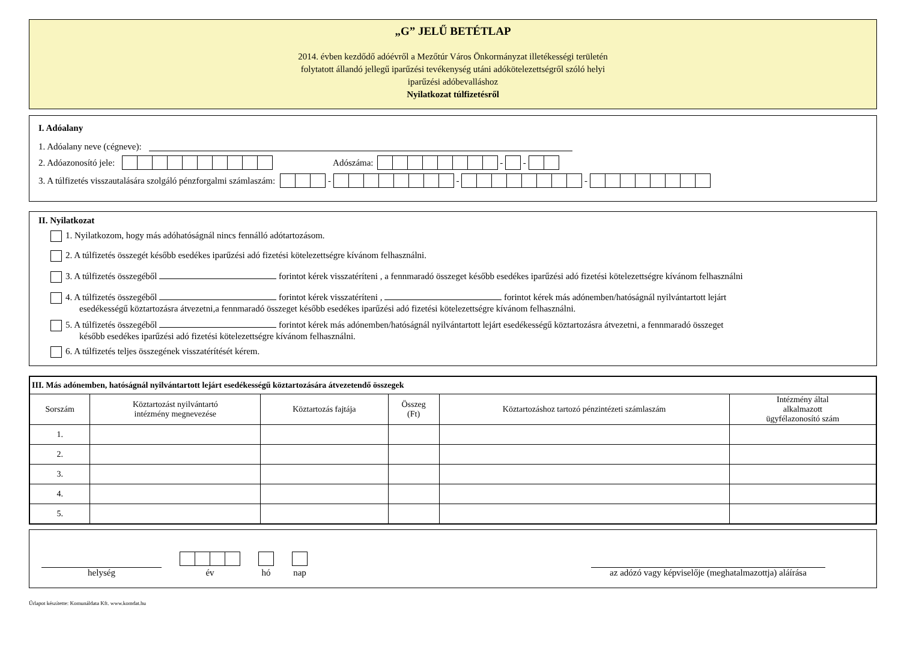„G” JELŰ BETÉTLAP
2014. évben kezdődő adóévről a Mezőtúr Város Önkormányzat illetékességi területén
folytatott állandó jellegű iparűzési tevékenység utáni adókötelezettségről szóló helyi
iparűzési adóbevalláshoz
Nyilatkozat túlfizetésről
I. Adóalany
1. Adóalany neve (cégneve):
2. Adóazonosító jele: Adószáma: - -
3. A túlfizetés visszautalására szolgáló pénzforgalmi számlaszám: - - -
II. Nyilatkozat
1. Nyilatkozom, hogy más adóhatóságnál nincs fennálló adótartozásom.
2. A túlfizetés összegét később esedékes iparűzési adó fizetési kötelezettségre kívánom felhasználni.
3. A túlfizetés összegéből forintot kérek visszatéríteni , a fennmaradó összeget később esedékes iparűzési adó fizetési kötelezettségre kívánom felhasználni
4. A túlfizetés összegéből forintot kérek visszatéríteni , forintot kérek más adónemben/hatóságnál nyilvántartott lejárt
esedékességű köztartozásra átvezetni,a fennmaradó összeget később esedékes iparűzési adó fizetési kötelezettségre kívánom felhasználni.
5. A túlfizetés összegéből forintot kérek más adónemben/hatóságnál nyilvántartott lejárt esedékességű köztartozásra átvezetni, a fennmaradó összeget
később esedékes iparűzési adó fizetési kötelezettségre kívánom felhasználni.
6. A túlfizetés teljes összegének visszatérítését kérem.
| III. Más adónemben, hatóságnál nyilvántartott lejárt esedékességű köztartozására átvezetendő összegek | | | | | |
| --- | --- | --- | --- | --- | --- |
| Sorszám | Köztartozást nyilvántartó intézmény megnevezése | Köztartozás fajtája | Összeg (Ft) | Köztartozáshoz tartozó pénzintézeti számlaszám | Intézmény által alkalmazott ügyfélazonosító szám |
| 1. | | | | | |
| 2. | | | | | |
| 3. | | | | | |
| 4. | | | | | |
| 5. | | | | | |
helység
év
hó
nap
az adózó vagy képviselője (meghatalmazottja) aláírása
Űrlapot készítette: Komunáldata Kft. www.komdat.hu